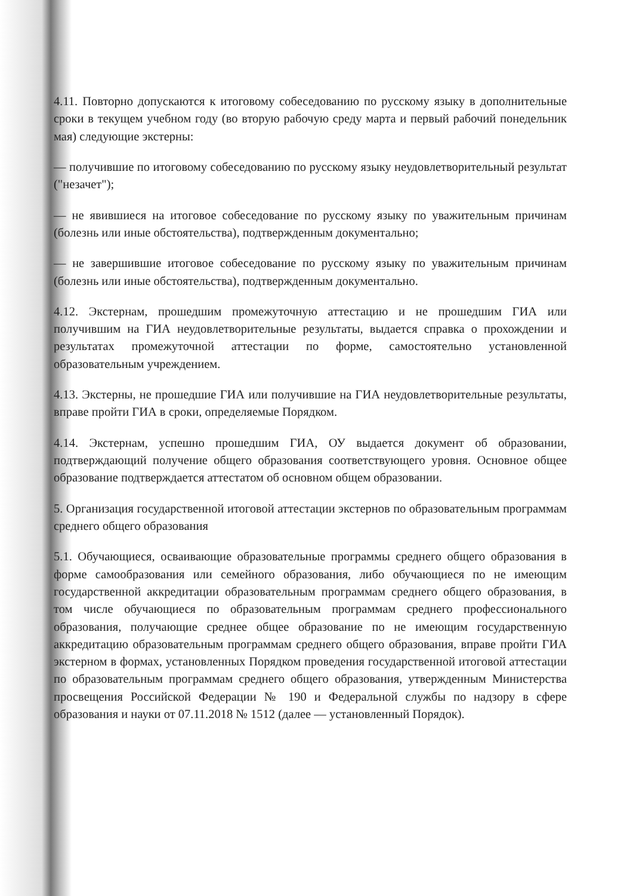4.11. Повторно допускаются к итоговому собеседованию по русскому языку в дополнительные сроки в текущем учебном году (во вторую рабочую среду марта и первый рабочий понедельник мая) следующие экстерны:
— получившие по итоговому собеседованию по русскому языку неудовлетворительный результат ("незачет");
— не явившиеся на итоговое собеседование по русскому языку по уважительным причинам (болезнь или иные обстоятельства), подтвержденным документально;
— не завершившие итоговое собеседование по русскому языку по уважительным причинам (болезнь или иные обстоятельства), подтвержденным документально.
4.12. Экстернам, прошедшим промежуточную аттестацию и не прошедшим ГИА или получившим на ГИА неудовлетворительные результаты, выдается справка о прохождении и результатах промежуточной аттестации по форме, самостоятельно установленной образовательным учреждением.
4.13. Экстерны, не прошедшие ГИА или получившие на ГИА неудовлетворительные результаты, вправе пройти ГИА в сроки, определяемые Порядком.
4.14. Экстернам, успешно прошедшим ГИА, ОУ выдается документ об образовании, подтверждающий получение общего образования соответствующего уровня. Основное общее образование подтверждается аттестатом об основном общем образовании.
5. Организация государственной итоговой аттестации экстернов по образовательным программам среднего общего образования
5.1. Обучающиеся, осваивающие образовательные программы среднего общего образования в форме самообразования или семейного образования, либо обучающиеся по не имеющим государственной аккредитации образовательным программам среднего общего образования, в том числе обучающиеся по образовательным программам среднего профессионального образования, получающие среднее общее образование по не имеющим государственную аккредитацию образовательным программам среднего общего образования, вправе пройти ГИА экстерном в формах, установленных Порядком проведения государственной итоговой аттестации по образовательным программам среднего общего образования, утвержденным Министерства просвещения Российской Федерации № 190 и Федеральной службы по надзору в сфере образования и науки от 07.11.2018 № 1512 (далее — установленный Порядок).